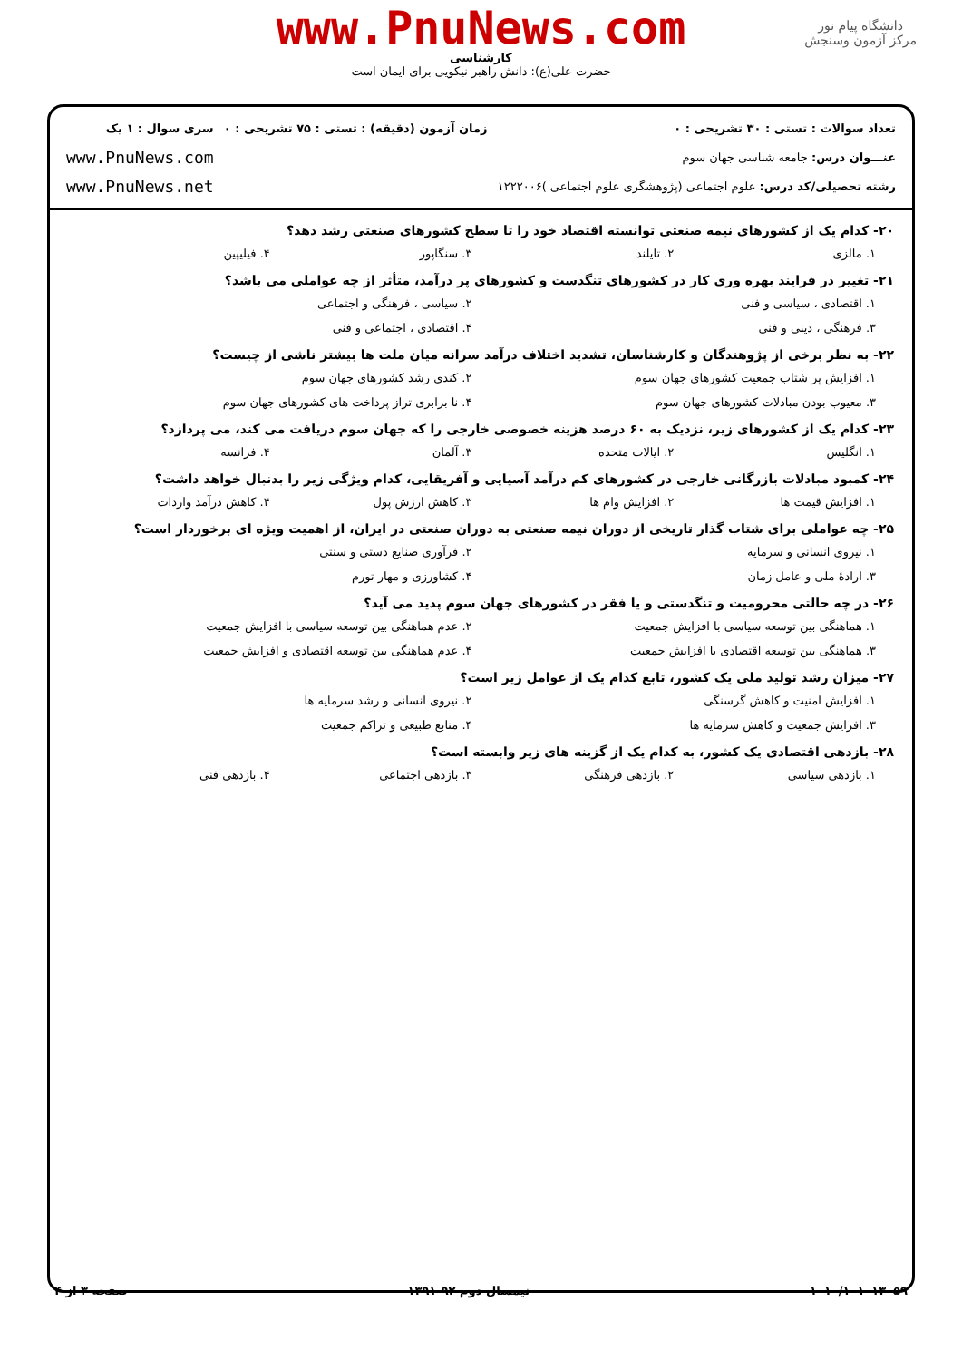دانشگاه پیام نور
مرکز آزمون وسنجش
www.PnuNews.com
کارشناسی
حضرت علی(ع): دانش راهبر نیکویی برای ایمان است
تعداد سوالات : تستی : ۳۰ تشریحی : ۰
عنـــوان درس: جامعه شناسی جهان سوم
رشته تحصیلی/کد درس: علوم اجتماعی (پژوهشگری علوم اجتماعی )۱۲۲۲۰۰۶
زمان آزمون (دقیقه) : تستی : ۷۵ تشریحی : ۰
سری سوال : ۱ یک
www.PnuNews.com
www.PnuNews.net
۲۰- کدام یک از کشورهای نیمه صنعتی توانسته اقتصاد خود را تا سطح کشورهای صنعتی رشد دهد؟
۱. مالزی ۲. تایلند ۳. سنگاپور ۴. فیلیپین
۲۱- تغییر در فرایند بهره وری کار در کشورهای تنگدست و کشورهای پر درآمد، متأثر از چه عواملی می باشد؟
۱. اقتصادی ، سیاسی و فنی ۲. سیاسی ، فرهنگی و اجتماعی
۳. فرهنگی ، دینی و فنی ۴. اقتصادی ، اجتماعی و فنی
۲۲- به نظر برخی از پژوهندگان و کارشناسان، تشدید اختلاف درآمد سرانه میان ملت ها بیشتر ناشی از چیست؟
۱. افزایش پر شتاب جمعیت کشورهای جهان سوم ۲. کندی رشد کشورهای جهان سوم
۳. معیوب بودن مبادلات کشورهای جهان سوم ۴. نا برابری تراز پرداخت های کشورهای جهان سوم
۲۳- کدام یک از کشورهای زیر، نزدیک به ۶۰ درصد هزینه خصوصی خارجی را که جهان سوم دریافت می کند، می پردازد؟
۱. انگلیس ۲. ایالات متحده ۳. آلمان ۴. فرانسه
۲۴- کمبود مبادلات بازرگانی خارجی در کشورهای کم درآمد آسیایی و آفریقایی، کدام ویژگی زیر را بدنبال خواهد داشت؟
۱. افزایش قیمت ها ۲. افزایش وام ها ۳. کاهش ارزش پول ۴. کاهش درآمد واردات
۲۵- چه عواملی برای شتاب گذار تاریخی از دوران نیمه صنعتی به دوران صنعتی در ایران، از اهمیت ویژه ای برخوردار است؟
۱. نیروی انسانی و سرمایه ۲. فرآوری صنایع دستی و سنتی
۳. ارادهٔ ملی و عامل زمان ۴. کشاورزی و مهار تورم
۲۶- در چه حالتی محرومیت و تنگدستی و یا فقر در کشورهای جهان سوم پدید می آید؟
۱. هماهنگی بین توسعه سیاسی با افزایش جمعیت ۲. عدم هماهنگی بین توسعه سیاسی با افزایش جمعیت
۳. هماهنگی بین توسعه اقتصادی با افزایش جمعیت ۴. عدم هماهنگی بین توسعه اقتصادی و افزایش جمعیت
۲۷- میزان رشد تولید ملی یک کشور، تابع کدام یک از عوامل زیر است؟
۱. افزایش امنیت و کاهش گرسنگی ۲. نیروی انسانی و رشد سرمایه ها
۳. افزایش جمعیت و کاهش سرمایه ها ۴. منابع طبیعی و تراکم جمعیت
۲۸- بازدهی اقتصادی یک کشور، به کدام یک از گزینه های زیر وابسته است؟
۱. بازدهی سیاسی ۲. بازدهی فرهنگی ۳. بازدهی اجتماعی ۴. بازدهی فنی
۱۰۱۰/۱۰۱۰۱۳۰۵۹ نیمسال دوم ۹۲-۱۳۹۱ صفحه ۳ از ۴